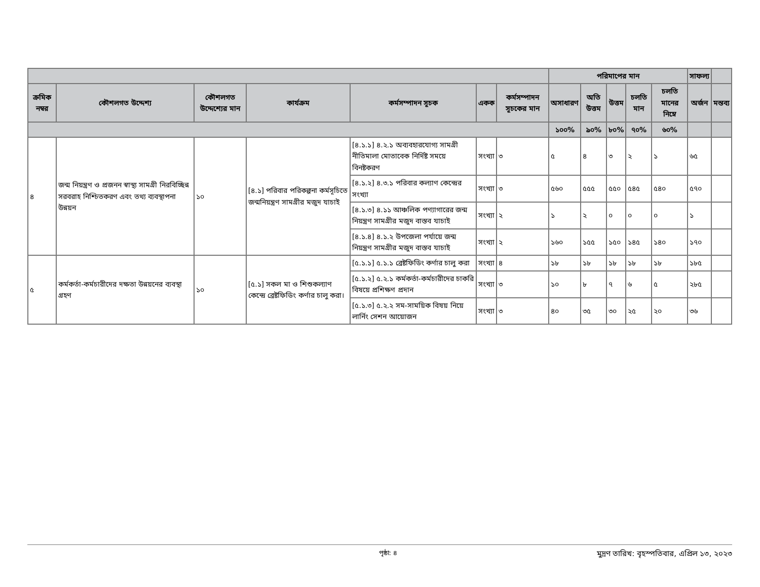| | | | | | | | পরিমাপের মান | | | | | সাফল্য | |
| --- | --- | --- | --- | --- | --- | --- | --- | --- | --- | --- | --- | --- | --- |
| ক্রমিক নম্বর | কৌশলগত উদ্দেশ্য | কৌশলগত উদ্দেশ্যের মান | কার্যক্রম | কর্মসম্পাদন সূচক | একক | কর্মসম্পাদন সূচকের মান | অসাধারণ | অতি উত্তম | উত্তম | চলতি মান | চলতি মানের নিম্নে | অর্জন | মন্তব্য |
| | | | | | | | ১০০% | ৯০% | ৮০% | ৭০% | ৬০% | | |
| ৪ | জন্ম নিয়ন্ত্রণ ও প্রজনন স্বাস্থ্য সামগ্রী নিরবিচ্ছিন্ন সরবরাহ নিশ্চিতকরণ এবং তথ্য ব্যবস্থাপনা উন্নয়ন | ১০ | [৪.১] পরিবার পরিকল্পনা কর্মসূচিতে জন্মনিয়ন্ত্রণ সামগ্রীর মজুদ যাচাই | [৪.১.১] ৪.২.১ অব্যবহারযোগ্য সামগ্রী নীতিমালা মোতাবেক নির্দিষ্ট সময়ে বিনষ্টকরণ | সংখ্যা | ৩ | ৫ | ৪ | ৩ | ২ | ১ | ৬৫ | |
| | | | | [৪.১.২] ৪.৩.১ পরিবার কল্যাণ কেন্দ্রের সংখ্যা | সংখ্যা | ৩ | ৫৬০ | ৫৫৫ | ৫৫০ | ৫৪৫ | ৫৪০ | ৫৭০ | |
| | | | | [৪.১.৩] ৪.১১ আঞ্চলিক পণ্যাগারের জন্ম নিয়ন্ত্রণ সামগ্রীর মজুদ বাস্তব যাচাই | সংখ্যা | ২ | ১ | ২ | ০ | ০ | ০ | ১ | |
| | | | | [৪.১.৪] ৪.১.২ উপজেলা পর্যায়ে জন্ম নিয়ন্ত্রণ সামগ্রীর মজুদ বাস্তব যাচাই | সংখ্যা | ২ | ১৬০ | ১৫৫ | ১৫০ | ১৪৫ | ১৪০ | ১৭০ | |
| ৫ | কর্মকর্তা-কর্মচারীদের দক্ষতা উন্নয়নের ব্যবস্থা গ্রহণ | ১০ | [৫.১] সকল মা ও শিশুকল্যাণ কেন্দ্রে ব্রেষ্টফিডিং কর্ণার চালু করা। | [৫.১.১] ৫.১.১ ব্রেষ্টফিডিং কর্ণার চালু করা | সংখ্যা | ৪ | ১৮ | ১৮ | ১৮ | ১৮ | ১৮ | ১৮৫ | |
| | | | | [৫.১.২] ৫.২.১ কর্মকর্তা-কর্মচারীদের চাকরি বিষয়ে প্রশিক্ষণ প্রদান | সংখ্যা | ৩ | ১০ | ৮ | ৭ | ৬ | ৫ | ২৮৫ | |
| | | | | [৫.১.৩] ৫.২.২ সম-সাময়িক বিষয় নিয়ে লার্নিং সেশন আয়োজন | সংখ্যা | ৩ | ৪০ | ৩৫ | ৩০ | ২৫ | ২০ | ৩৬ | |
পৃষ্ঠা: ৪ মুদ্রণ তারিখ: বৃহস্পতিবার, এপ্রিল ১৩, ২০২৩